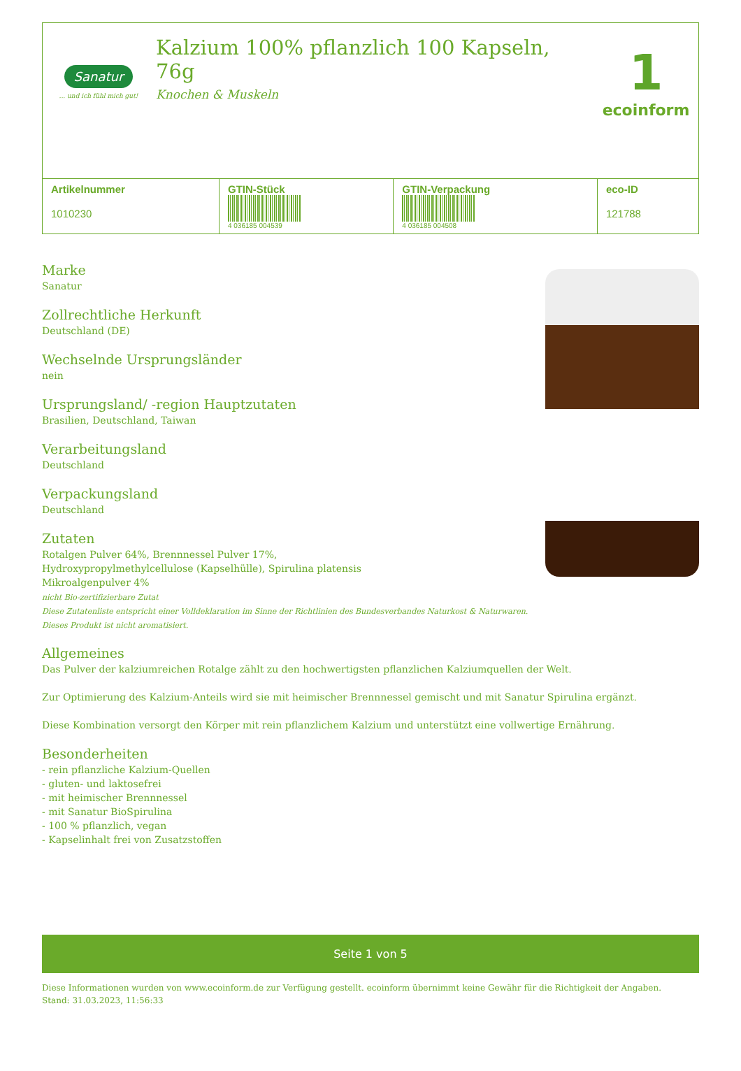Sanatur
... und ich fühl mich gut!
Kalzium 100% pflanzlich 100 Kapseln, 76g
Knochen & Muskeln
1
ecoinform
| Artikelnummer 1010230 | GTIN-Stück 4 036185 004539 | GTIN-Verpackung 4 036185 004508 | eco-ID 121788 |
Marke
Sanatur
Zollrechtliche Herkunft
Deutschland (DE)
Wechselnde Ursprungsländer
nein
Ursprungsland/ -region Hauptzutaten
Brasilien, Deutschland, Taiwan
Verarbeitungsland
Deutschland
Verpackungsland
Deutschland
Zutaten
Rotalgen Pulver 64%, Brennnessel Pulver 17%,
Hydroxypropylmethylcellulose (Kapselhülle), Spirulina platensis
Mikroalgenpulver 4%
nicht Bio-zertifizierbare Zutat
Diese Zutatenliste entspricht einer Volldeklaration im Sinne der Richtlinien des Bundesverbandes Naturkost & Naturwaren.
Dieses Produkt ist nicht aromatisiert.
Allgemeines
Das Pulver der kalziumreichen Rotalge zählt zu den hochwertigsten pflanzlichen Kalziumquellen der Welt.
Zur Optimierung des Kalzium-Anteils wird sie mit heimischer Brennnessel gemischt und mit Sanatur Spirulina ergänzt.
Diese Kombination versorgt den Körper mit rein pflanzlichem Kalzium und unterstützt eine vollwertige Ernährung.
Besonderheiten
- rein pflanzliche Kalzium-Quellen
- gluten- und laktosefrei
- mit heimischer Brennnessel
- mit Sanatur BioSpirulina
- 100 % pflanzlich, vegan
- Kapselinhalt frei von Zusatzstoffen
Seite 1 von 5
Diese Informationen wurden von www.ecoinform.de zur Verfügung gestellt. ecoinform übernimmt keine Gewähr für die Richtigkeit der Angaben.
Stand: 31.03.2023, 11:56:33